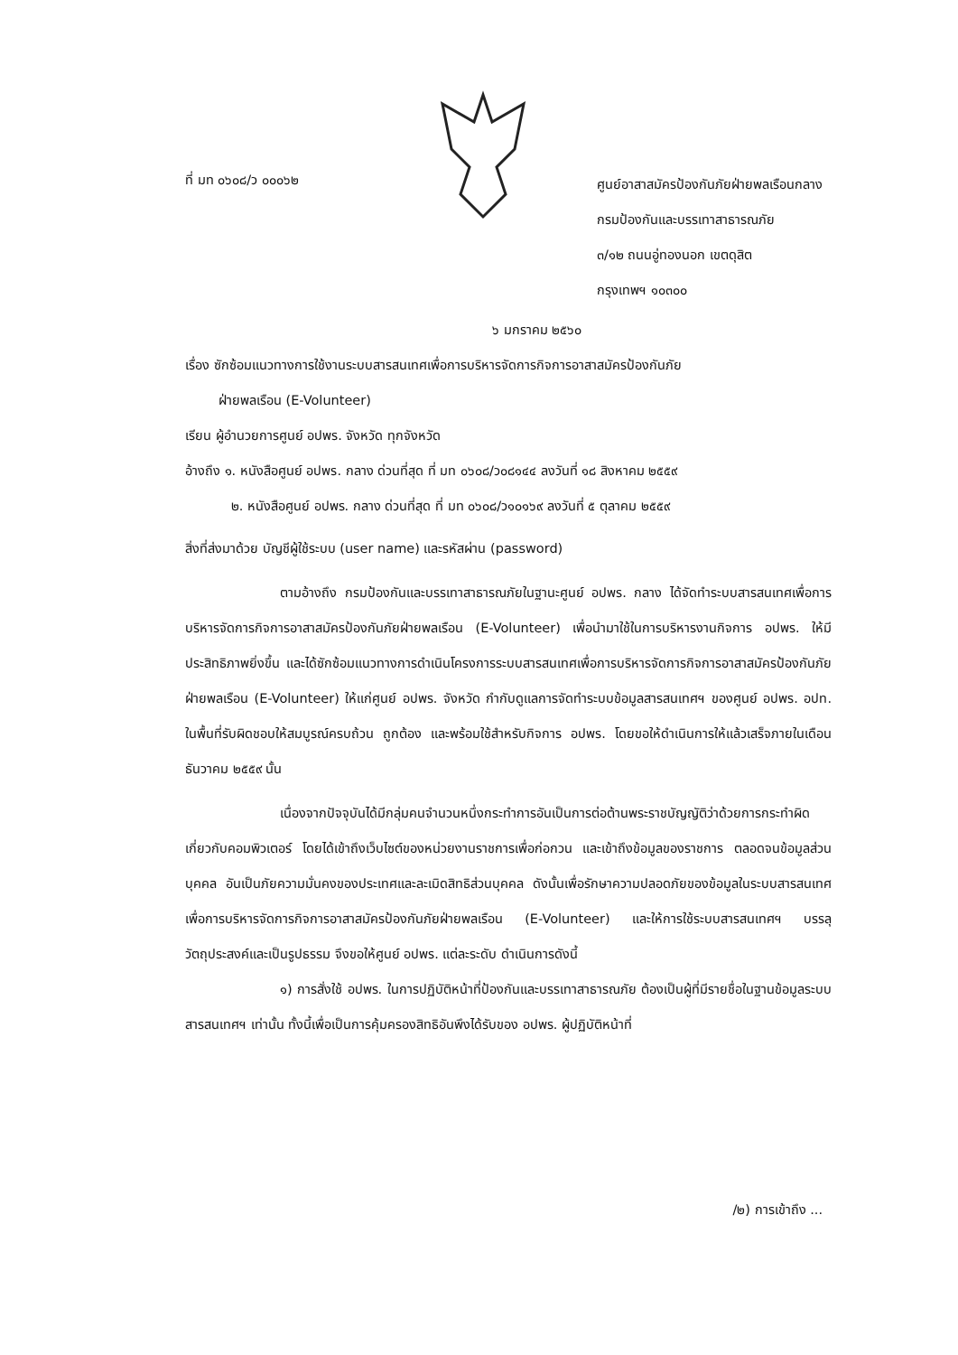ที่ มท ๐๖๐๘/ว ๐๐๐๖๒
ศูนย์อาสาสมัครป้องกันภัยฝ่ายพลเรือนกลาง
กรมป้องกันและบรรเทาสาธารณภัย
๓/๑๒ ถนนอู่ทองนอก เขตดุสิต
กรุงเทพฯ ๑๐๓๐๐
๖ มกราคม ๒๕๖๐
เรื่อง ซักซ้อมแนวทางการใช้งานระบบสารสนเทศเพื่อการบริหารจัดการกิจการอาสาสมัครป้องกันภัย
ฝ่ายพลเรือน (E-Volunteer)
เรียน ผู้อำนวยการศูนย์ อปพร. จังหวัด ทุกจังหวัด
อ้างถึง ๑. หนังสือศูนย์ อปพร. กลาง ด่วนที่สุด ที่ มท ๐๖๐๘/ว๐๘๑๔๔ ลงวันที่ ๑๘ สิงหาคม ๒๕๕๙
๒. หนังสือศูนย์ อปพร. กลาง ด่วนที่สุด ที่ มท ๐๖๐๘/ว๑๐๑๖๙ ลงวันที่ ๕ ตุลาคม ๒๕๕๙
สิ่งที่ส่งมาด้วย บัญชีผู้ใช้ระบบ (user name) และรหัสผ่าน (password)
ตามอ้างถึง กรมป้องกันและบรรเทาสาธารณภัยในฐานะศูนย์ อปพร. กลาง ได้จัดทำระบบสารสนเทศเพื่อการบริหารจัดการกิจการอาสาสมัครป้องกันภัยฝ่ายพลเรือน (E-Volunteer) เพื่อนำมาใช้ในการบริหารงานกิจการ อปพร. ให้มีประสิทธิภาพยิ่งขึ้น และได้ซักซ้อมแนวทางการดำเนินโครงการระบบสารสนเทศเพื่อการบริหารจัดการกิจการอาสาสมัครป้องกันภัยฝ่ายพลเรือน (E-Volunteer) ให้แก่ศูนย์ อปพร. จังหวัด กำกับดูแลการจัดทำระบบข้อมูลสารสนเทศฯ ของศูนย์ อปพร. อปท. ในพื้นที่รับผิดชอบให้สมบูรณ์ครบถ้วน ถูกต้อง และพร้อมใช้สำหรับกิจการ อปพร. โดยขอให้ดำเนินการให้แล้วเสร็จภายในเดือนธันวาคม ๒๕๕๙ นั้น
เนื่องจากปัจจุบันได้มีกลุ่มคนจำนวนหนึ่งกระทำการอันเป็นการต่อต้านพระราชบัญญัติว่าด้วยการกระทำผิดเกี่ยวกับคอมพิวเตอร์ โดยได้เข้าถึงเว็บไซต์ของหน่วยงานราชการเพื่อก่อกวน และเข้าถึงข้อมูลของราชการ ตลอดจนข้อมูลส่วนบุคคล อันเป็นภัยความมั่นคงของประเทศและละเมิดสิทธิส่วนบุคคล ดังนั้นเพื่อรักษาความปลอดภัยของข้อมูลในระบบสารสนเทศเพื่อการบริหารจัดการกิจการอาสาสมัครป้องกันภัยฝ่ายพลเรือน (E-Volunteer) และให้การใช้ระบบสารสนเทศฯ บรรลุวัตถุประสงค์และเป็นรูปธรรม จึงขอให้ศูนย์ อปพร. แต่ละระดับ ดำเนินการดังนี้
๑) การสั่งใช้ อปพร. ในการปฏิบัติหน้าที่ป้องกันและบรรเทาสาธารณภัย ต้องเป็นผู้ที่มีรายชื่อในฐานข้อมูลระบบสารสนเทศฯ เท่านั้น ทั้งนี้เพื่อเป็นการคุ้มครองสิทธิอันพึงได้รับของ อปพร. ผู้ปฏิบัติหน้าที่
/๒) การเข้าถึง ...